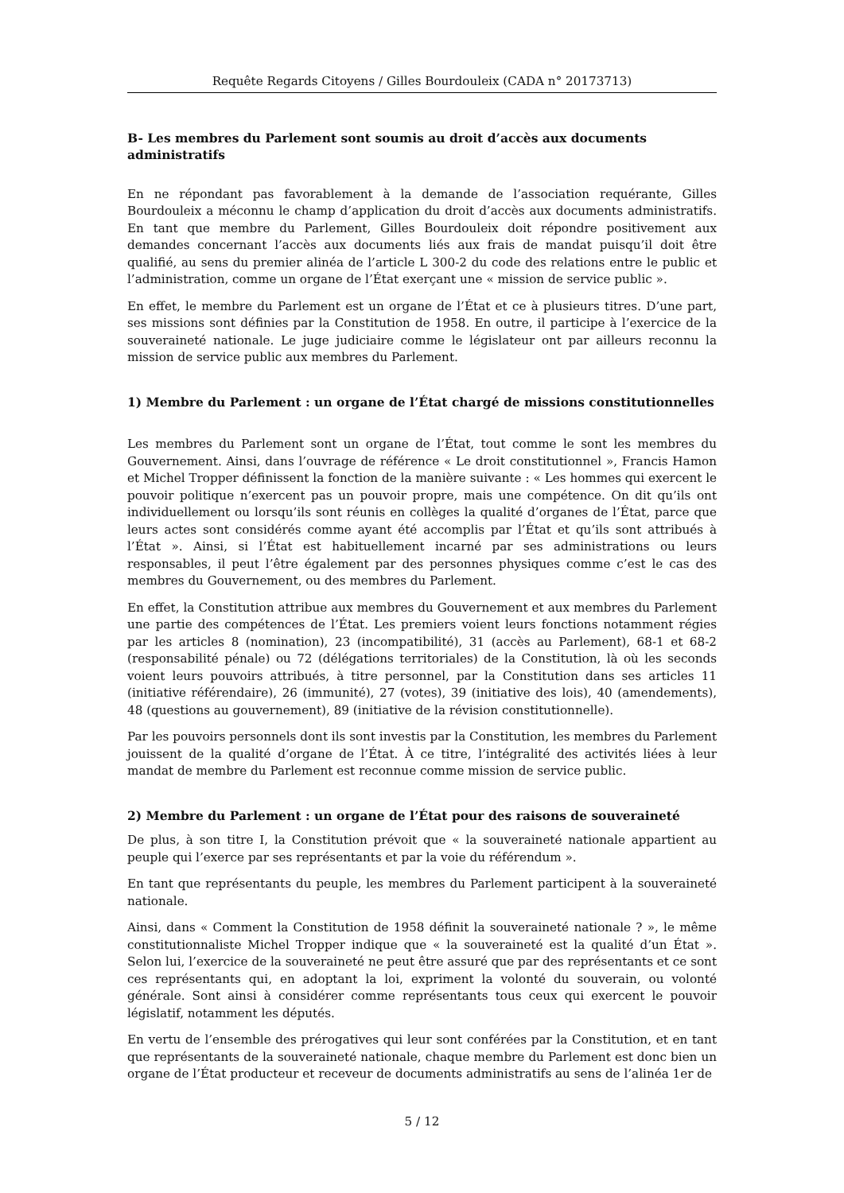Requête Regards Citoyens / Gilles Bourdouleix (CADA n° 20173713)
B- Les membres du Parlement sont soumis au droit d’accès aux documents administratifs
En ne répondant pas favorablement à la demande de l’association requérante, Gilles Bourdouleix a méconnu le champ d’application du droit d’accès aux documents administratifs. En tant que membre du Parlement, Gilles Bourdouleix doit répondre positivement aux demandes concernant l’accès aux documents liés aux frais de mandat puisqu’il doit être qualifié, au sens du premier alinéa de l’article L 300-2 du code des relations entre le public et l’administration, comme un organe de l’État exerçant une « mission de service public ».
En effet, le membre du Parlement est un organe de l’État et ce à plusieurs titres. D’une part, ses missions sont définies par la Constitution de 1958. En outre, il participe à l’exercice de la souveraineté nationale. Le juge judiciaire comme le législateur ont par ailleurs reconnu la mission de service public aux membres du Parlement.
1) Membre du Parlement : un organe de l’État chargé de missions constitutionnelles
Les membres du Parlement sont un organe de l’État, tout comme le sont les membres du Gouvernement. Ainsi, dans l’ouvrage de référence « Le droit constitutionnel », Francis Hamon et Michel Tropper définissent la fonction de la manière suivante : « Les hommes qui exercent le pouvoir politique n’exercent pas un pouvoir propre, mais une compétence. On dit qu’ils ont individuellement ou lorsqu’ils sont réunis en collèges la qualité d’organes de l’État, parce que leurs actes sont considérés comme ayant été accomplis par l’État et qu’ils sont attribués à l’État ». Ainsi, si l’État est habituellement incarné par ses administrations ou leurs responsables, il peut l’être également par des personnes physiques comme c’est le cas des membres du Gouvernement, ou des membres du Parlement.
En effet, la Constitution attribue aux membres du Gouvernement et aux membres du Parlement une partie des compétences de l’État. Les premiers voient leurs fonctions notamment régies par les articles 8 (nomination), 23 (incompatibilité), 31 (accès au Parlement), 68-1 et 68-2 (responsabilité pénale) ou 72 (délégations territoriales) de la Constitution, là où les seconds voient leurs pouvoirs attribués, à titre personnel, par la Constitution dans ses articles 11 (initiative référendaire), 26 (immunité), 27 (votes), 39 (initiative des lois), 40 (amendements), 48 (questions au gouvernement), 89 (initiative de la révision constitutionnelle).
Par les pouvoirs personnels dont ils sont investis par la Constitution, les membres du Parlement jouissent de la qualité d’organe de l’État. À ce titre, l’intégralité des activités liées à leur mandat de membre du Parlement est reconnue comme mission de service public.
2) Membre du Parlement : un organe de l’État pour des raisons de souveraineté
De plus, à son titre I, la Constitution prévoit que « la souveraineté nationale appartient au peuple qui l’exerce par ses représentants et par la voie du référendum ».
En tant que représentants du peuple, les membres du Parlement participent à la souveraineté nationale.
Ainsi, dans « Comment la Constitution de 1958 définit la souveraineté nationale ? », le même constitutionnaliste Michel Tropper indique que « la souveraineté est la qualité d’un État ». Selon lui, l’exercice de la souveraineté ne peut être assuré que par des représentants et ce sont ces représentants qui, en adoptant la loi, expriment la volonté du souverain, ou volonté générale. Sont ainsi à considérer comme représentants tous ceux qui exercent le pouvoir législatif, notamment les députés.
En vertu de l’ensemble des prérogatives qui leur sont conférées par la Constitution, et en tant que représentants de la souveraineté nationale, chaque membre du Parlement est donc bien un organe de l’État producteur et receveur de documents administratifs au sens de l’alinéa 1er de
5 / 12